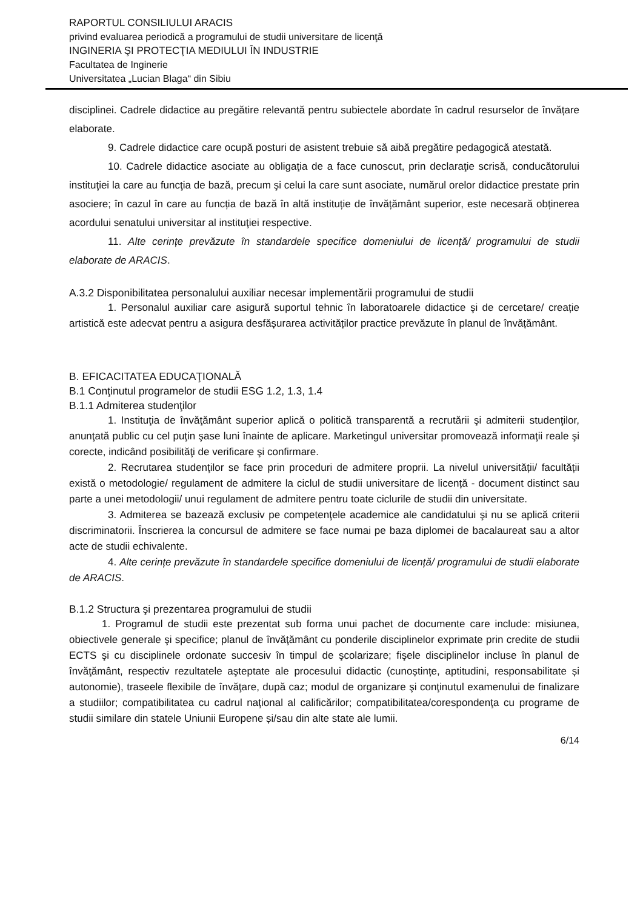RAPORTUL CONSILIULUI ARACIS
privind evaluarea periodică a programului de studii universitare de licenţă
INGINERIA ŞI PROTECŢIA MEDIULUI ÎN INDUSTRIE
Facultatea de Inginerie
Universitatea „Lucian Blaga“ din Sibiu
disciplinei. Cadrele didactice au pregătire relevantă pentru subiectele abordate în cadrul resurselor de învățare elaborate.
9. Cadrele didactice care ocupă posturi de asistent trebuie să aibă pregătire pedagogică atestată.
10. Cadrele didactice asociate au obligaţia de a face cunoscut, prin declaraţie scrisă, conducătorului instituţiei la care au funcţia de bază, precum şi celui la care sunt asociate, numărul orelor didactice prestate prin asociere; în cazul în care au funcția de bază în altă instituție de învățământ superior, este necesară obținerea acordului senatului universitar al instituţiei respective.
11. Alte cerințe prevăzute în standardele specifice domeniului de licență/ programului de studii elaborate de ARACIS.
A.3.2 Disponibilitatea personalului auxiliar necesar implementării programului de studii
1. Personalul auxiliar care asigură suportul tehnic în laboratoarele didactice şi de cercetare/ creație artistică este adecvat pentru a asigura desfășurarea activităților practice prevăzute în planul de învățământ.
B. EFICACITATEA EDUCAŢIONALĂ
B.1 Conţinutul programelor de studii ESG 1.2, 1.3, 1.4
B.1.1 Admiterea studenţilor
1. Instituţia de învăţământ superior aplică o politică transparentă a recrutării şi admiterii studenţilor, anunţată public cu cel puţin şase luni înainte de aplicare. Marketingul universitar promovează informaţii reale şi corecte, indicând posibilităţi de verificare şi confirmare.
2. Recrutarea studenţilor se face prin proceduri de admitere proprii. La nivelul universității/ facultății există o metodologie/ regulament de admitere la ciclul de studii universitare de licență - document distinct sau parte a unei metodologii/ unui regulament de admitere pentru toate ciclurile de studii din universitate.
3. Admiterea se bazează exclusiv pe competenţele academice ale candidatului şi nu se aplică criterii discriminatorii. Înscrierea la concursul de admitere se face numai pe baza diplomei de bacalaureat sau a altor acte de studii echivalente.
4. Alte cerințe prevăzute în standardele specifice domeniului de licență/ programului de studii elaborate de ARACIS.
B.1.2 Structura şi prezentarea programului de studii
1. Programul de studii este prezentat sub forma unui pachet de documente care include: misiunea, obiectivele generale şi specifice; planul de învăţământ cu ponderile disciplinelor exprimate prin credite de studii ECTS şi cu disciplinele ordonate succesiv în timpul de şcolarizare; fişele disciplinelor incluse în planul de învăţământ, respectiv rezultatele aşteptate ale procesului didactic (cunoștințe, aptitudini, responsabilitate și autonomie), traseele flexibile de învăţare, după caz; modul de organizare şi conţinutul examenului de finalizare a studiilor; compatibilitatea cu cadrul naţional al calificărilor; compatibilitatea/corespondenţa cu programe de studii similare din statele Uniunii Europene și/sau din alte state ale lumii.
6/14